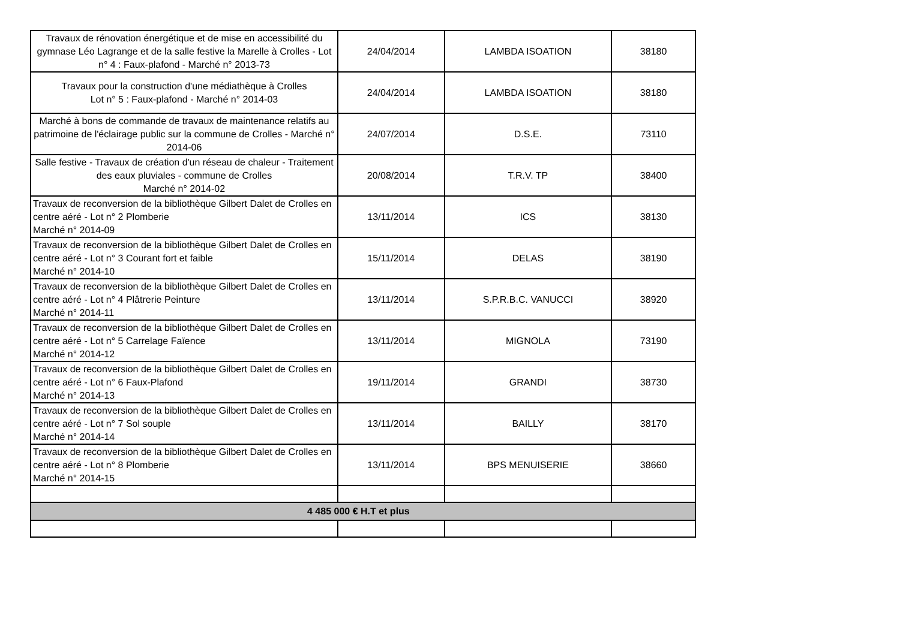| Travaux de rénovation énergétique et de mise en accessibilité du gymnase Léo Lagrange et de la salle festive la Marelle à Crolles - Lot n° 4 : Faux-plafond - Marché n° 2013-73 | 24/04/2014 | LAMBDA ISOATION | 38180 |
| Travaux pour la construction d'une médiathèque à Crolles Lot n° 5 : Faux-plafond - Marché n° 2014-03 | 24/04/2014 | LAMBDA ISOATION | 38180 |
| Marché à bons de commande de travaux de maintenance relatifs au patrimoine de l'éclairage public sur la commune de Crolles - Marché n° 2014-06 | 24/07/2014 | D.S.E. | 73110 |
| Salle festive - Travaux de création d'un réseau de chaleur - Traitement des eaux pluviales - commune de Crolles Marché n° 2014-02 | 20/08/2014 | T.R.V. TP | 38400 |
| Travaux de reconversion de la bibliothèque Gilbert Dalet de Crolles en centre aéré - Lot n° 2 Plomberie Marché n° 2014-09 | 13/11/2014 | ICS | 38130 |
| Travaux de reconversion de la bibliothèque Gilbert Dalet de Crolles en centre aéré - Lot n° 3 Courant fort et faible Marché n° 2014-10 | 15/11/2014 | DELAS | 38190 |
| Travaux de reconversion de la bibliothèque Gilbert Dalet de Crolles en centre aéré - Lot n° 4 Plâtrerie Peinture Marché n° 2014-11 | 13/11/2014 | S.P.R.B.C. VANUCCI | 38920 |
| Travaux de reconversion de la bibliothèque Gilbert Dalet de Crolles en centre aéré - Lot n° 5 Carrelage Faïence Marché n° 2014-12 | 13/11/2014 | MIGNOLA | 73190 |
| Travaux de reconversion de la bibliothèque Gilbert Dalet de Crolles en centre aéré - Lot n° 6 Faux-Plafond Marché n° 2014-13 | 19/11/2014 | GRANDI | 38730 |
| Travaux de reconversion de la bibliothèque Gilbert Dalet de Crolles en centre aéré - Lot n° 7 Sol souple Marché n° 2014-14 | 13/11/2014 | BAILLY | 38170 |
| Travaux de reconversion de la bibliothèque Gilbert Dalet de Crolles en centre aéré - Lot n° 8 Plomberie Marché n° 2014-15 | 13/11/2014 | BPS MENUISERIE | 38660 |
| 4 485 000 € H.T et plus | | | |